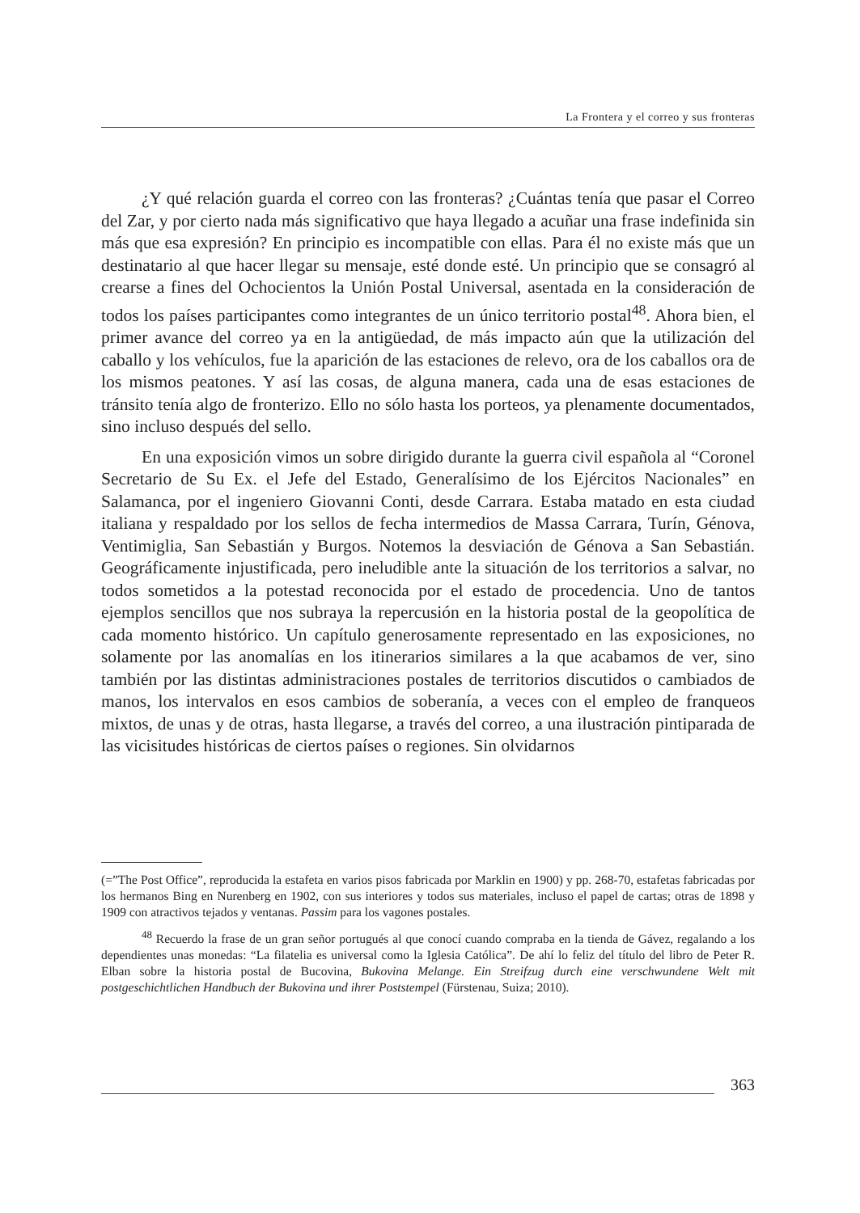La Frontera y el correo y sus fronteras
¿Y qué relación guarda el correo con las fronteras? ¿Cuántas tenía que pasar el Correo del Zar, y por cierto nada más significativo que haya llegado a acuñar una frase indefinida sin más que esa expresión? En principio es incompatible con ellas. Para él no existe más que un destinatario al que hacer llegar su mensaje, esté donde esté. Un principio que se consagró al crearse a fines del Ochocientos la Unión Postal Universal, asentada en la consideración de todos los países participantes como integrantes de un único territorio postal<sup>48</sup>. Ahora bien, el primer avance del correo ya en la antigüedad, de más impacto aún que la utilización del caballo y los vehículos, fue la aparición de las estaciones de relevo, ora de los caballos ora de los mismos peatones. Y así las cosas, de alguna manera, cada una de esas estaciones de tránsito tenía algo de fronterizo. Ello no sólo hasta los porteos, ya plenamente documentados, sino incluso después del sello.
En una exposición vimos un sobre dirigido durante la guerra civil española al “Coronel Secretario de Su Ex. el Jefe del Estado, Generalísimo de los Ejércitos Nacionales” en Salamanca, por el ingeniero Giovanni Conti, desde Carrara. Estaba matado en esta ciudad italiana y respaldado por los sellos de fecha intermedios de Massa Carrara, Turín, Génova, Ventimiglia, San Sebastián y Burgos. Notemos la desviación de Génova a San Sebastián. Geográficamente injustificada, pero ineludible ante la situación de los territorios a salvar, no todos sometidos a la potestad reconocida por el estado de procedencia. Uno de tantos ejemplos sencillos que nos subraya la repercusión en la historia postal de la geopolítica de cada momento histórico. Un capítulo generosamente representado en las exposiciones, no solamente por las anomalías en los itinerarios similares a la que acabamos de ver, sino también por las distintas administraciones postales de territorios discutidos o cambiados de manos, los intervalos en esos cambios de soberanía, a veces con el empleo de franqueos mixtos, de unas y de otras, hasta llegarse, a través del correo, a una ilustración pintiparada de las vicisitudes históricas de ciertos países o regiones. Sin olvidarnos
(=”The Post Office”, reproducida la estafeta en varios pisos fabricada por Marklin en 1900) y pp. 268-70, estafetas fabricadas por los hermanos Bing en Nurenberg en 1902, con sus interiores y todos sus materiales, incluso el papel de cartas; otras de 1898 y 1909 con atractivos tejados y ventanas. Passim para los vagones postales.
<sup>48</sup> Recuerdo la frase de un gran señor portugués al que conocí cuando compraba en la tienda de Gávez, regalando a los dependientes unas monedas: “La filatelia es universal como la Iglesia Católica”. De ahí lo feliz del título del libro de Peter R. Elban sobre la historia postal de Bucovina, Bukovina Melange. Ein Streifzug durch eine verschwundene Welt mit postgeschichtlichen Handbuch der Bukovina und ihrer Poststempel (Fürstenau, Suiza; 2010).
363